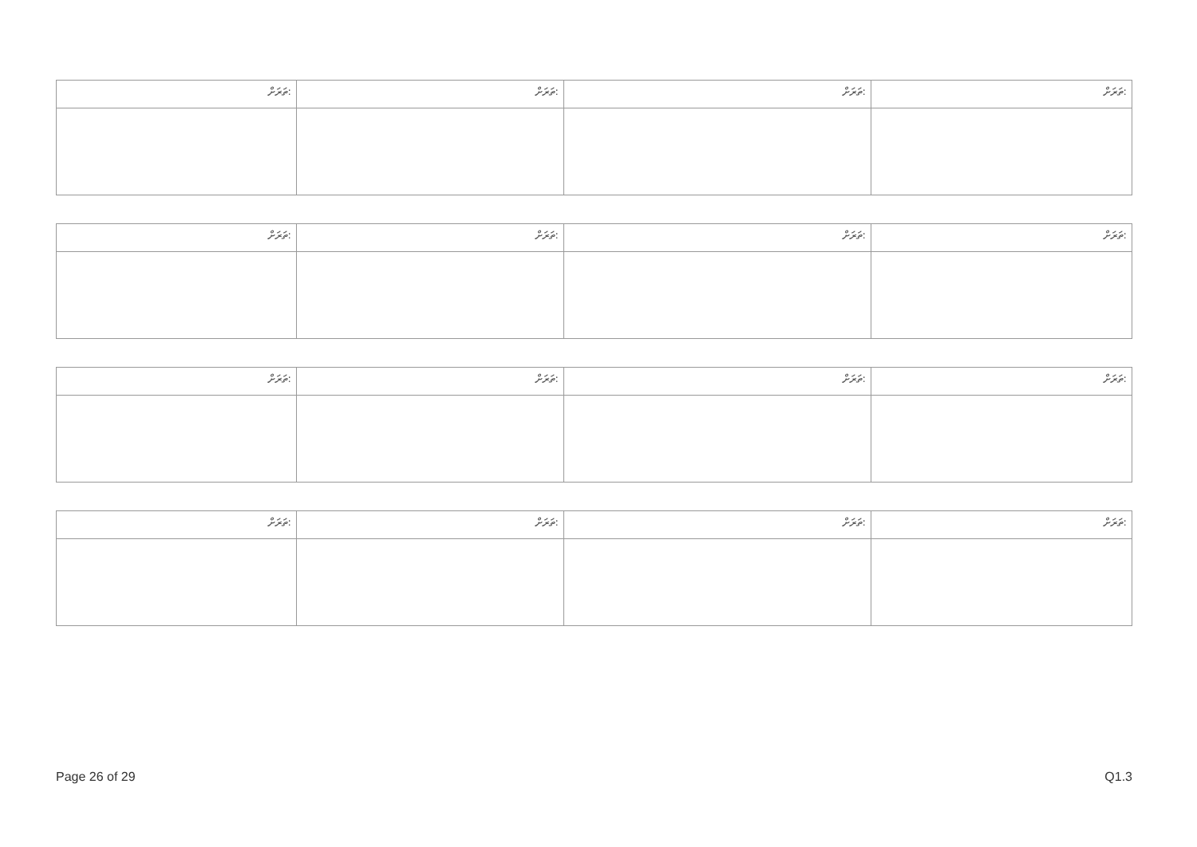| ތަރަށް: | ތަރަށް: | ތަރަށް: | ތަރަށް: |
| ތަރަށް: | ތަރަށް: | ތަރަށް: | ތަރަށް: |
| ތަރަށް: | ތަރަށް: | ތަރަށް: | ތަރަށް: |
| ތަރަށް: | ތަރަށް: | ތަރަށް: | ތަރަށް: |
Page 26 of 29 Q1.3